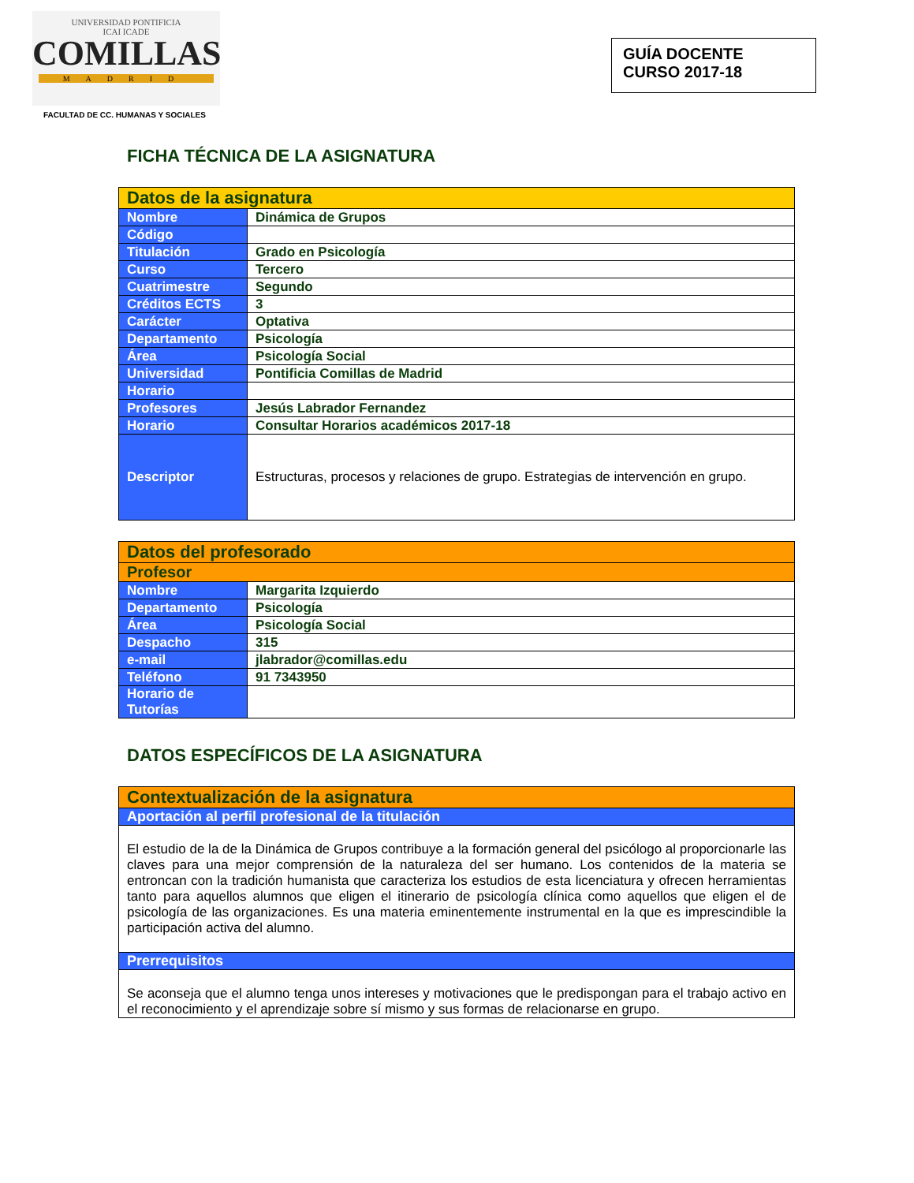UNIVERSIDAD PONTIFICIA
ICAI ICADE
COMILLAS
MADRID
FACULTAD DE CC. HUMANAS Y SOCIALES
GUÍA DOCENTE
CURSO 2017-18
FICHA TÉCNICA DE LA ASIGNATURA
| Datos de la asignatura | |
| --- | --- |
| Nombre | Dinámica de Grupos |
| Código | |
| Titulación | Grado en Psicología |
| Curso | Tercero |
| Cuatrimestre | Segundo |
| Créditos ECTS | 3 |
| Carácter | Optativa |
| Departamento | Psicología |
| Área | Psicología Social |
| Universidad | Pontificia Comillas de Madrid |
| Horario | |
| Profesores | Jesús Labrador Fernandez |
| Horario | Consultar Horarios académicos 2017-18 |
| Descriptor | Estructuras, procesos y relaciones de grupo. Estrategias de intervención en grupo. |
| Datos del profesorado | |
| --- | --- |
| Profesor | |
| Nombre | Margarita Izquierdo |
| Departamento | Psicología |
| Área | Psicología Social |
| Despacho | 315 |
| e-mail | jlabrador@comillas.edu |
| Teléfono | 91 7343950 |
| Horario de Tutorías | |
DATOS ESPECÍFICOS DE LA ASIGNATURA
| Contextualización de la asignatura |
| --- |
| Aportación al perfil profesional de la titulación |
| El estudio de la de la Dinámica de Grupos contribuye a la formación general del psicólogo al proporcionarle las claves para una mejor comprensión de la naturaleza del ser humano. Los contenidos de la materia se entroncan con la tradición humanista que caracteriza los estudios de esta licenciatura y ofrecen herramientas tanto para aquellos alumnos que eligen el itinerario de psicología clínica como aquellos que eligen el de psicología de las organizaciones. Es una materia eminentemente instrumental en la que es imprescindible la participación activa del alumno. |
| Prerrequisitos |
| Se aconseja que el alumno tenga unos intereses y motivaciones que le predispongan para el trabajo activo en el reconocimiento y el aprendizaje sobre sí mismo y sus formas de relacionarse en grupo. |